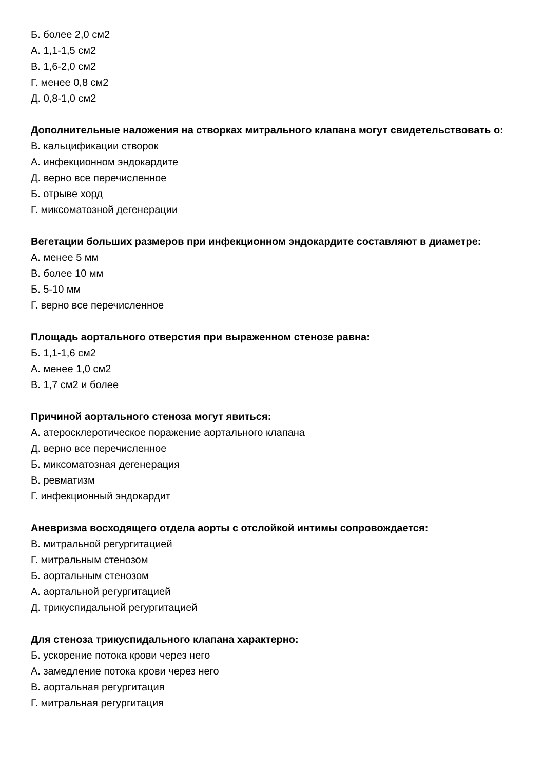Б. более 2,0 см2
А. 1,1-1,5 см2
В. 1,6-2,0 см2
Г. менее 0,8 см2
Д. 0,8-1,0 см2
Дополнительные наложения на створках митрального клапана могут свидетельствовать о:
В. кальцификации створок
А. инфекционном эндокардите
Д. верно все перечисленное
Б. отрыве хорд
Г. миксоматозной дегенерации
Вегетации больших размеров при инфекционном эндокардите составляют в диаметре:
А. менее 5 мм
В. более 10 мм
Б. 5-10 мм
Г. верно все перечисленное
Площадь аортального отверстия при выраженном стенозе равна:
Б. 1,1-1,6 см2
А. менее 1,0 см2
В. 1,7 см2 и более
Причиной аортального стеноза могут явиться:
А. атеросклеротическое поражение аортального клапана
Д. верно все перечисленное
Б. миксоматозная дегенерация
В. ревматизм
Г. инфекционный эндокардит
Аневризма восходящего отдела аорты с отслойкой интимы сопровождается:
В. митральной регургитацией
Г. митральным стенозом
Б. аортальным стенозом
А. аортальной регургитацией
Д. трикуспидальной регургитацией
Для стеноза трикуспидального клапана характерно:
Б. ускорение потока крови через него
А. замедление потока крови через него
В. аортальная регургитация
Г. митральная регургитация